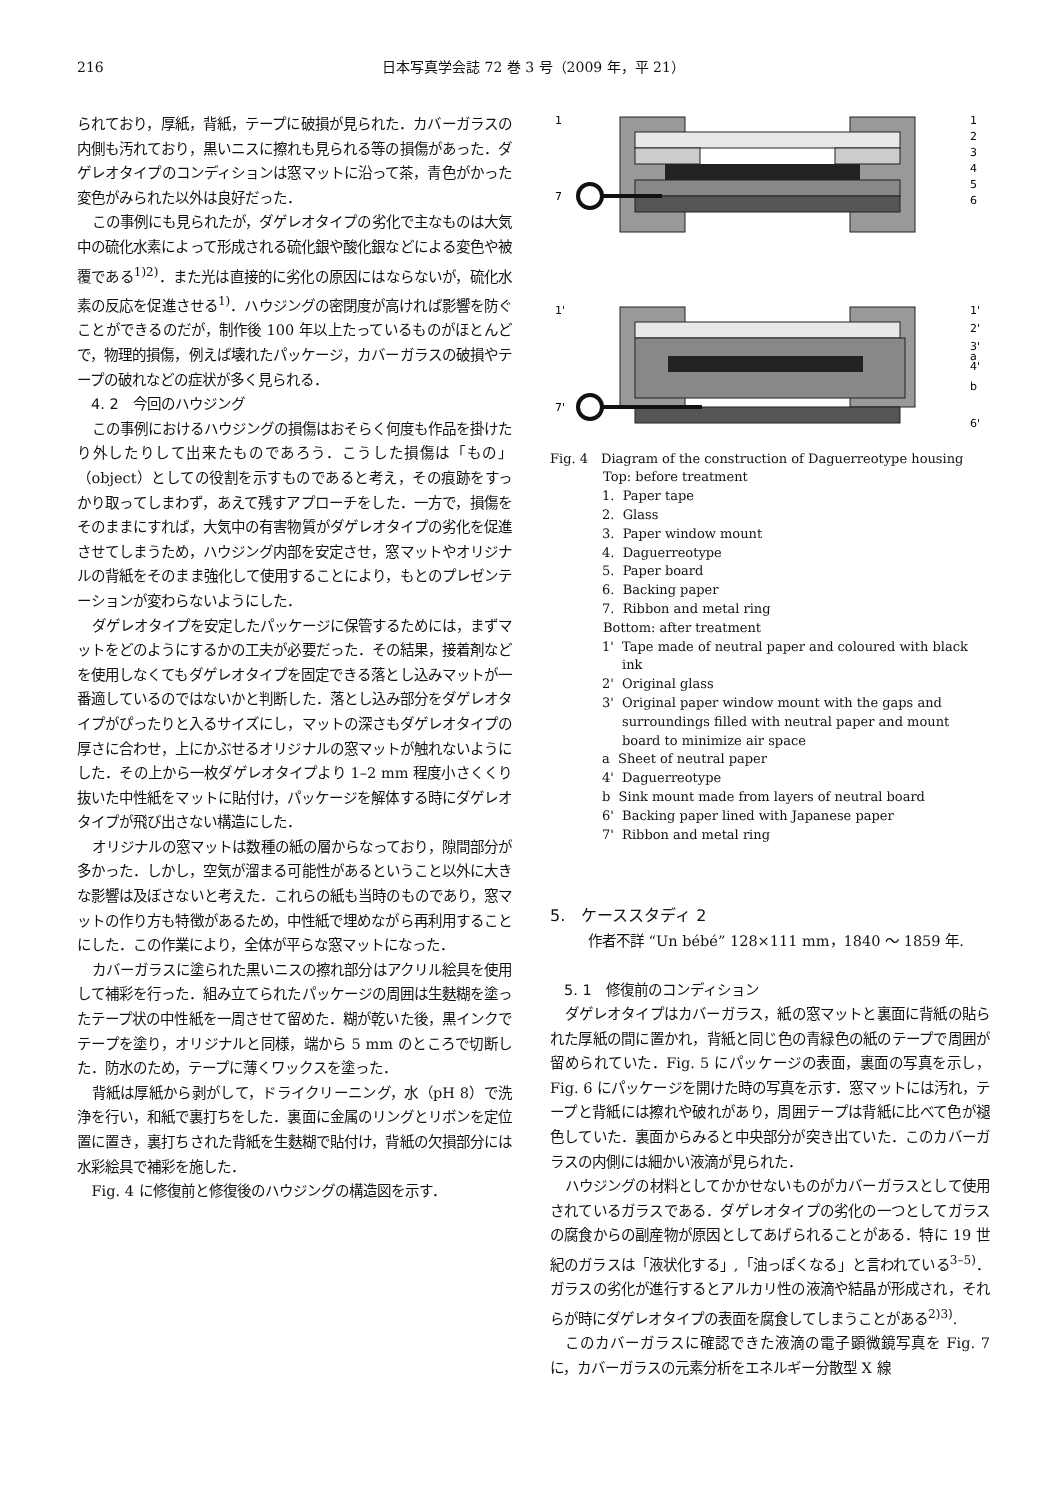216 日本写真学会誌 72 巻 3 号（2009 年，平 21）
られており，厚紙，背紙，テープに破損が見られた．カバーガラスの内側も汚れており，黒いニスに擦れも見られる等の損傷があった．ダゲレオタイプのコンディションは窓マットに沿って茶，青色がかった変色がみられた以外は良好だった．
この事例にも見られたが，ダゲレオタイプの劣化で主なものは大気中の硫化水素によって形成される硫化銀や酸化銀などによる変色や被覆である<sup>1)2)</sup>．また光は直接的に劣化の原因にはならないが，硫化水素の反応を促進させる<sup>1)</sup>．ハウジングの密閉度が高ければ影響を防ぐことができるのだが，制作後 100 年以上たっているものがほとんどで，物理的損傷，例えば壊れたパッケージ，カバーガラスの破損やテープの破れなどの症状が多く見られる．
4. 2　今回のハウジング
この事例におけるハウジングの損傷はおそらく何度も作品を掛けたり外したりして出来たものであろう．こうした損傷は「もの」（object）としての役割を示すものであると考え，その痕跡をすっかり取ってしまわず，あえて残すアプローチをした．一方で，損傷をそのままにすれば，大気中の有害物質がダゲレオタイプの劣化を促進させてしまうため，ハウジング内部を安定させ，窓マットやオリジナルの背紙をそのまま強化して使用することにより，もとのプレゼンテーションが変わらないようにした．
ダゲレオタイプを安定したパッケージに保管するためには，まずマットをどのようにするかの工夫が必要だった．その結果，接着剤などを使用しなくてもダゲレオタイプを固定できる落とし込みマットが一番適しているのではないかと判断した．落とし込み部分をダゲレオタイプがぴったりと入るサイズにし，マットの深さもダゲレオタイプの厚さに合わせ，上にかぶせるオリジナルの窓マットが触れないようにした．その上から一枚ダゲレオタイプより 1–2 mm 程度小さくくり抜いた中性紙をマットに貼付け，パッケージを解体する時にダゲレオタイプが飛び出さない構造にした．
オリジナルの窓マットは数種の紙の層からなっており，隙間部分が多かった．しかし，空気が溜まる可能性があるということ以外に大きな影響は及ぼさないと考えた．これらの紙も当時のものであり，窓マットの作り方も特徴があるため，中性紙で埋めながら再利用することにした．この作業により，全体が平らな窓マットになった．
カバーガラスに塗られた黒いニスの擦れ部分はアクリル絵具を使用して補彩を行った．組み立てられたパッケージの周囲は生麩糊を塗ったテープ状の中性紙を一周させて留めた．糊が乾いた後，黒インクでテープを塗り，オリジナルと同様，端から 5 mm のところで切断した．防水のため，テープに薄くワックスを塗った．
背紙は厚紙から剥がして，ドライクリーニング，水（pH 8）で洗浄を行い，和紙で裏打ちをした．裏面に金属のリングとリボンを定位置に置き，裏打ちされた背紙を生麩糊で貼付け，背紙の欠損部分には水彩絵具で補彩を施した．
Fig. 4 に修復前と修復後のハウジングの構造図を示す．
1
7
1
2
3
4
5
6
1'
7'
1'
2'
3'
a
4'
b
6'
Fig. 4　Diagram of the construction of Daguerreotype housing
Top: before treatment
1. Paper tape
2. Glass
3. Paper window mount
4. Daguerreotype
5. Paper board
6. Backing paper
7. Ribbon and metal ring
Bottom: after treatment
1' Tape made of neutral paper and coloured with black ink
2' Original glass
3' Original paper window mount with the gaps and surroundings filled with neutral paper and mount board to minimize air space
a Sheet of neutral paper
4' Daguerreotype
b Sink mount made from layers of neutral board
6' Backing paper lined with Japanese paper
7' Ribbon and metal ring
5.　ケーススタディ 2
作者不詳 “Un bébé” 128×111 mm，1840 ～ 1859 年.
5. 1　修復前のコンディション
ダゲレオタイプはカバーガラス，紙の窓マットと裏面に背紙の貼られた厚紙の間に置かれ，背紙と同じ色の青緑色の紙のテープで周囲が留められていた．Fig. 5 にパッケージの表面，裏面の写真を示し，Fig. 6 にパッケージを開けた時の写真を示す．窓マットには汚れ，テープと背紙には擦れや破れがあり，周囲テープは背紙に比べて色が褪色していた．裏面からみると中央部分が突き出ていた．このカバーガラスの内側には細かい液滴が見られた．
ハウジングの材料としてかかせないものがカバーガラスとして使用されているガラスである．ダゲレオタイプの劣化の一つとしてガラスの腐食からの副産物が原因としてあげられることがある．特に 19 世紀のガラスは「液状化する」,「油っぽくなる」と言われている<sup>3–5)</sup>．ガラスの劣化が進行するとアルカリ性の液滴や結晶が形成され，それらが時にダゲレオタイプの表面を腐食してしまうことがある<sup>2)3)</sup>.
このカバーガラスに確認できた液滴の電子顕微鏡写真を Fig. 7 に，カバーガラスの元素分析をエネルギー分散型 X 線